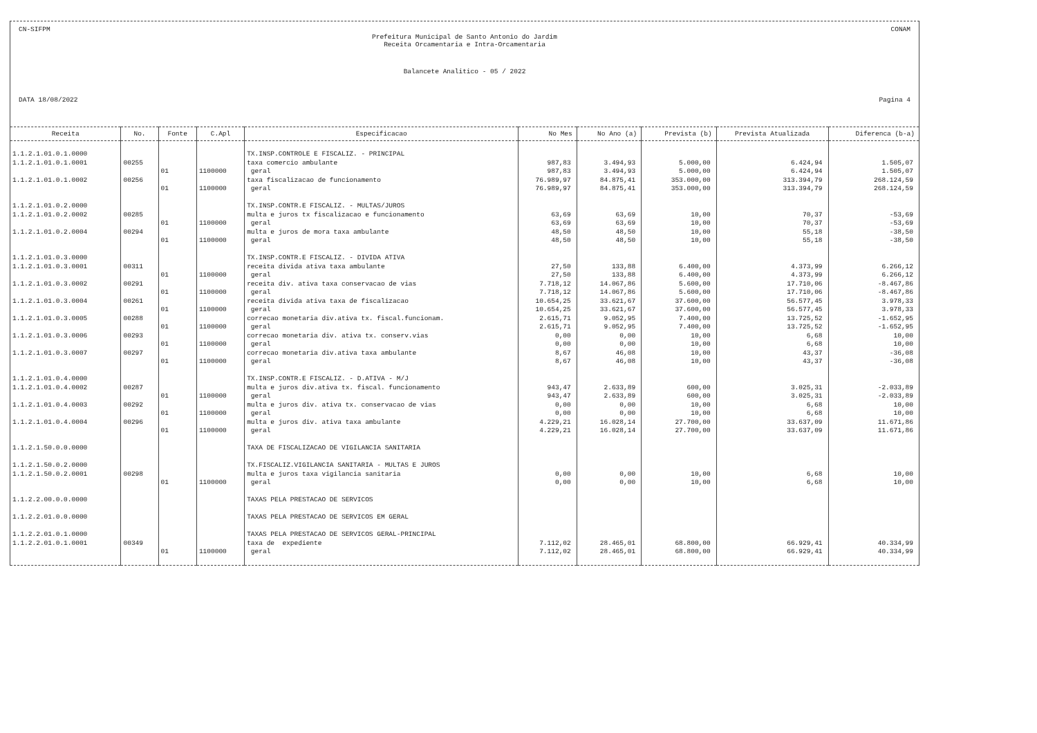CN-SIFPM CONAM
Prefeitura Municipal de Santo Antonio do Jardim
Receita Orcamentaria e Intra-Orcamentaria
Balancete Analitico - 05 / 2022
DATA 18/08/2022 Pagina 4
| Receita | No. | Fonte | C.Apl | Especificacao | No Mes | No Ano (a) | Prevista (b) | Prevista Atualizada | Diferenca (b-a) |
| --- | --- | --- | --- | --- | --- | --- | --- | --- | --- |
| 1.1.2.1.01.0.1.0000 | | | | TX.INSP.CONTROLE E FISCALIZ. - PRINCIPAL | | | | | |
| 1.1.2.1.01.0.1.0001 | 00255 | | | taxa comercio ambulante | 987,83 | 3.494,93 | 5.000,00 | 6.424,94 | 1.505,07 |
| | | 01 | 1100000 | geral | 987,83 | 3.494,93 | 5.000,00 | 6.424,94 | 1.505,07 |
| 1.1.2.1.01.0.1.0002 | 00256 | | | taxa fiscalizacao de funcionamento | 76.989,97 | 84.875,41 | 353.000,00 | 313.394,79 | 268.124,59 |
| | | 01 | 1100000 | geral | 76.989,97 | 84.875,41 | 353.000,00 | 313.394,79 | 268.124,59 |
| 1.1.2.1.01.0.2.0000 | | | | TX.INSP.CONTR.E FISCALIZ. - MULTAS/JUROS | | | | | |
| 1.1.2.1.01.0.2.0002 | 00285 | | | multa e juros tx fiscalizacao e funcionamento | 63,69 | 63,69 | 10,00 | 70,37 | -53,69 |
| | | 01 | 1100000 | geral | 63,69 | 63,69 | 10,00 | 70,37 | -53,69 |
| 1.1.2.1.01.0.2.0004 | 00294 | | | multa e juros de mora taxa ambulante | 48,50 | 48,50 | 10,00 | 55,18 | -38,50 |
| | | 01 | 1100000 | geral | 48,50 | 48,50 | 10,00 | 55,18 | -38,50 |
| 1.1.2.1.01.0.3.0000 | | | | TX.INSP.CONTR.E FISCALIZ. - DIVIDA ATIVA | | | | | |
| 1.1.2.1.01.0.3.0001 | 00311 | | | receita divida ativa taxa ambulante | 27,50 | 133,88 | 6.400,00 | 4.373,99 | 6.266,12 |
| | | 01 | 1100000 | geral | 27,50 | 133,88 | 6.400,00 | 4.373,99 | 6.266,12 |
| 1.1.2.1.01.0.3.0002 | 00291 | | | receita div. ativa taxa conservacao de vias | 7.718,12 | 14.067,86 | 5.600,00 | 17.710,06 | -8.467,86 |
| | | 01 | 1100000 | geral | 7.718,12 | 14.067,86 | 5.600,00 | 17.710,06 | -8.467,86 |
| 1.1.2.1.01.0.3.0004 | 00261 | | | receita divida ativa taxa de fiscalizacao | 10.654,25 | 33.621,67 | 37.600,00 | 56.577,45 | 3.978,33 |
| | | 01 | 1100000 | geral | 10.654,25 | 33.621,67 | 37.600,00 | 56.577,45 | 3.978,33 |
| 1.1.2.1.01.0.3.0005 | 00288 | | | correcao monetaria div.ativa tx. fiscal.funcionam. | 2.615,71 | 9.052,95 | 7.400,00 | 13.725,52 | -1.652,95 |
| | | 01 | 1100000 | geral | 2.615,71 | 9.052,95 | 7.400,00 | 13.725,52 | -1.652,95 |
| 1.1.2.1.01.0.3.0006 | 00293 | | | correcao monetaria div. ativa tx. conserv.vias | 0,00 | 0,00 | 10,00 | 6,68 | 10,00 |
| | | 01 | 1100000 | geral | 0,00 | 0,00 | 10,00 | 6,68 | 10,00 |
| 1.1.2.1.01.0.3.0007 | 00297 | | | correcao monetaria div.ativa taxa ambulante | 8,67 | 46,08 | 10,00 | 43,37 | -36,08 |
| | | 01 | 1100000 | geral | 8,67 | 46,08 | 10,00 | 43,37 | -36,08 |
| 1.1.2.1.01.0.4.0000 | | | | TX.INSP.CONTR.E FISCALIZ. - D.ATIVA - M/J | | | | | |
| 1.1.2.1.01.0.4.0002 | 00287 | | | multa e juros div.ativa tx. fiscal. funcionamento | 943,47 | 2.633,89 | 600,00 | 3.025,31 | -2.033,89 |
| | | 01 | 1100000 | geral | 943,47 | 2.633,89 | 600,00 | 3.025,31 | -2.033,89 |
| 1.1.2.1.01.0.4.0003 | 00292 | | | multa e juros div. ativa tx. conservacao de vias | 0,00 | 0,00 | 10,00 | 6,68 | 10,00 |
| | | 01 | 1100000 | geral | 0,00 | 0,00 | 10,00 | 6,68 | 10,00 |
| 1.1.2.1.01.0.4.0004 | 00296 | | | multa e juros div. ativa taxa ambulante | 4.229,21 | 16.028,14 | 27.700,00 | 33.637,09 | 11.671,86 |
| | | 01 | 1100000 | geral | 4.229,21 | 16.028,14 | 27.700,00 | 33.637,09 | 11.671,86 |
| 1.1.2.1.50.0.0.0000 | | | | TAXA DE FISCALIZACAO DE VIGILANCIA SANITARIA | | | | | |
| 1.1.2.1.50.0.2.0000 | | | | TX.FISCALIZ.VIGILANCIA SANITARIA - MULTAS E JUROS | | | | | |
| 1.1.2.1.50.0.2.0001 | 00298 | | | multa e juros taxa vigilancia sanitaria | 0,00 | 0,00 | 10,00 | 6,68 | 10,00 |
| | | 01 | 1100000 | geral | 0,00 | 0,00 | 10,00 | 6,68 | 10,00 |
| 1.1.2.2.00.0.0.0000 | | | | TAXAS PELA PRESTACAO DE SERVICOS | | | | | |
| 1.1.2.2.01.0.0.0000 | | | | TAXAS PELA PRESTACAO DE SERVICOS EM GERAL | | | | | |
| 1.1.2.2.01.0.1.0000 | | | | TAXAS PELA PRESTACAO DE SERVICOS GERAL-PRINCIPAL | | | | | |
| 1.1.2.2.01.0.1.0001 | 00349 | | | taxa de expediente | 7.112,02 | 28.465,01 | 68.800,00 | 66.929,41 | 40.334,99 |
| | | 01 | 1100000 | geral | 7.112,02 | 28.465,01 | 68.800,00 | 66.929,41 | 40.334,99 |